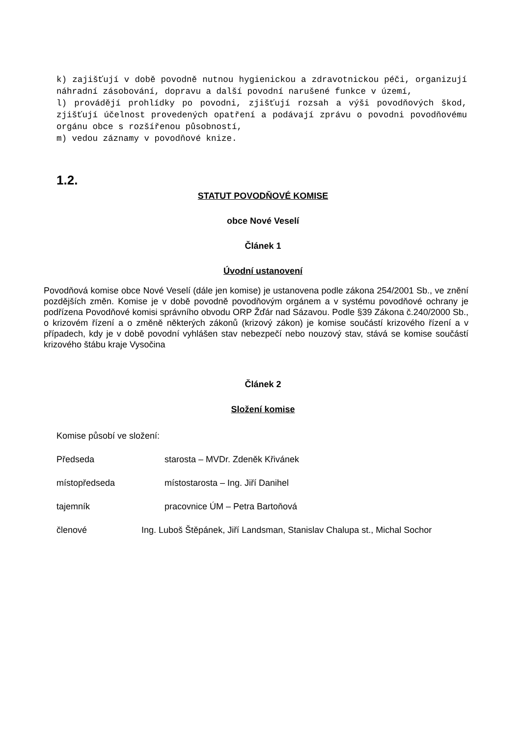k) zajišťují v době povodně nutnou hygienickou a zdravotnickou péči, organizují náhradní zásobování, dopravu a další povodní narušené funkce v území,
l) provádějí prohlídky po povodni, zjišťují rozsah a výši povodňových škod, zjišťují účelnost provedených opatření a podávají zprávu o povodni povodňovému orgánu obce s rozšířenou působností,
m) vedou záznamy v povodňové knize.
1.2.
STATUT POVODŇOVÉ KOMISE
obce Nové Veselí
Článek 1
Úvodní ustanovení
Povodňová komise obce Nové Veselí (dále jen komise) je ustanovena podle zákona 254/2001 Sb., ve znění pozdějších změn. Komise je v době povodně povodňovým orgánem a v systému povodňové ochrany je podřízena Povodňové komisi správního obvodu ORP Žďár nad Sázavou. Podle §39 Zákona č.240/2000 Sb., o krizovém řízení a o změně některých zákonů (krizový zákon) je komise součástí krizového řízení a v případech, kdy je v době povodní vyhlášen stav nebezpečí nebo nouzový stav, stává se komise součástí krizového štábu kraje Vysočina
Článek 2
Složení komise
Komise působí ve složení:
Předseda starosta – MVDr. Zdeněk Křivánek
místopředseda místostarosta – Ing. Jiří Danihel
tajemník pracovnice ÚM – Petra Bartoňová
členové Ing. Luboš Štěpánek, Jiří Landsman, Stanislav Chalupa st., Michal Sochor